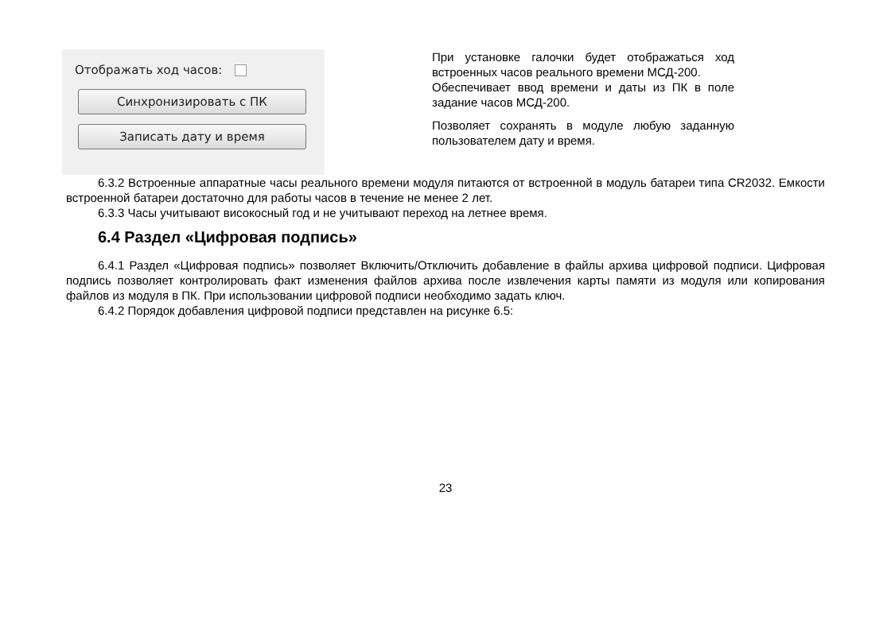Отображать ход часов:
Синхронизировать с ПК
Записать дату и время
При установке галочки будет отображаться ход встроенных часов реального времени МСД-200.
Обеспечивает ввод времени и даты из ПК в поле задание часов МСД-200.
Позволяет сохранять в модуле любую заданную пользователем дату и время.
6.3.2 Встроенные аппаратные часы реального времени модуля питаются от встроенной в модуль батареи типа CR2032. Емкости встроенной батареи достаточно для работы часов в течение не менее 2 лет.
6.3.3 Часы учитывают високосный год и не учитывают переход на летнее время.
6.4 Раздел «Цифровая подпись»
6.4.1 Раздел «Цифровая подпись» позволяет Включить/Отключить добавление в файлы архива цифровой подписи. Цифровая подпись позволяет контролировать факт изменения файлов архива после извлечения карты памяти из модуля или копирования файлов из модуля в ПК. При использовании цифровой подписи необходимо задать ключ.
6.4.2 Порядок добавления цифровой подписи представлен на рисунке 6.5:
23